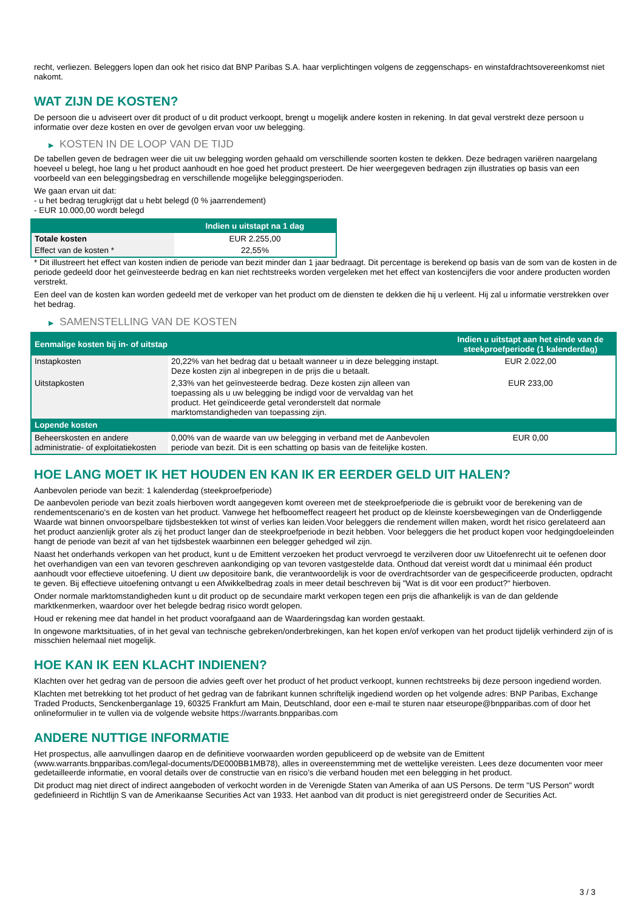recht, verliezen. Beleggers lopen dan ook het risico dat BNP Paribas S.A. haar verplichtingen volgens de zeggenschaps- en winstafdrachtsovereenkomst niet nakomt.
WAT ZIJN DE KOSTEN?
De persoon die u adviseert over dit product of u dit product verkoopt, brengt u mogelijk andere kosten in rekening. In dat geval verstrekt deze persoon u informatie over deze kosten en over de gevolgen ervan voor uw belegging.
▶ KOSTEN IN DE LOOP VAN DE TIJD
De tabellen geven de bedragen weer die uit uw belegging worden gehaald om verschillende soorten kosten te dekken. Deze bedragen variëren naargelang hoeveel u belegt, hoe lang u het product aanhoudt en hoe goed het product presteert. De hier weergegeven bedragen zijn illustraties op basis van een voorbeeld van een beleggingsbedrag en verschillende mogelijke beleggingsperioden.
We gaan ervan uit dat:
- u het bedrag terugkrijgt dat u hebt belegd (0 % jaarrendement)
- EUR 10.000,00 wordt belegd
| | Indien u uitstapt na 1 dag |
| --- | --- |
| Totale kosten | EUR 2.255,00 |
| Effect van de kosten * | 22,55% |
* Dit illustreert het effect van kosten indien de periode van bezit minder dan 1 jaar bedraagt. Dit percentage is berekend op basis van de som van de kosten in de periode gedeeld door het geïnvesteerde bedrag en kan niet rechtstreeks worden vergeleken met het effect van kostencijfers die voor andere producten worden verstrekt.
Een deel van de kosten kan worden gedeeld met de verkoper van het product om de diensten te dekken die hij u verleent. Hij zal u informatie verstrekken over het bedrag.
▶ SAMENSTELLING VAN DE KOSTEN
| Eenmalige kosten bij in- of uitstap | | Indien u uitstapt aan het einde van de steekproefperiode (1 kalenderdag) |
| --- | --- | --- |
| Instapkosten | 20,22% van het bedrag dat u betaalt wanneer u in deze belegging instapt. Deze kosten zijn al inbegrepen in de prijs die u betaalt. | EUR 2.022,00 |
| Uitstapkosten | 2,33% van het geïnvesteerde bedrag. Deze kosten zijn alleen van toepassing als u uw belegging be indigd voor de vervaldag van het product. Het geïndiceerde getal veronderstelt dat normale marktomstandigheden van toepassing zijn. | EUR 233,00 |
| Lopende kosten | | |
| Beheerskosten en andere administratie- of exploitatiekosten | 0,00% van de waarde van uw belegging in verband met de Aanbevolen periode van bezit. Dit is een schatting op basis van de feitelijke kosten. | EUR 0,00 |
HOE LANG MOET IK HET HOUDEN EN KAN IK ER EERDER GELD UIT HALEN?
Aanbevolen periode van bezit: 1 kalenderdag (steekproefperiode)
De aanbevolen periode van bezit zoals hierboven wordt aangegeven komt overeen met de steekproefperiode die is gebruikt voor de berekening van de rendementscenario's en de kosten van het product. Vanwege het hefboomeffect reageert het product op de kleinste koersbewegingen van de Onderliggende Waarde wat binnen onvoorspelbare tijdsbestekken tot winst of verlies kan leiden.Voor beleggers die rendement willen maken, wordt het risico gerelateerd aan het product aanzienlijk groter als zij het product langer dan de steekproefperiode in bezit hebben. Voor beleggers die het product kopen voor hedgingdoeleinden hangt de periode van bezit af van het tijdsbestek waarbinnen een belegger gehedged wil zijn.
Naast het onderhands verkopen van het product, kunt u de Emittent verzoeken het product vervroegd te verzilveren door uw Uitoefenrecht uit te oefenen door het overhandigen van een van tevoren geschreven aankondiging op van tevoren vastgestelde data. Onthoud dat vereist wordt dat u minimaal één product aanhoudt voor effectieve uitoefening. U dient uw depositoire bank, die verantwoordelijk is voor de overdrachtsorder van de gespecificeerde producten, opdracht te geven. Bij effectieve uitoefening ontvangt u een Afwikkelbedrag zoals in meer detail beschreven bij "Wat is dit voor een product?" hierboven.
Onder normale marktomstandigheden kunt u dit product op de secundaire markt verkopen tegen een prijs die afhankelijk is van de dan geldende marktkenmerken, waardoor over het belegde bedrag risico wordt gelopen.
Houd er rekening mee dat handel in het product voorafgaand aan de Waarderingsdag kan worden gestaakt.
In ongewone marktsituaties, of in het geval van technische gebreken/onderbrekingen, kan het kopen en/of verkopen van het product tijdelijk verhinderd zijn of is misschien helemaal niet mogelijk.
HOE KAN IK EEN KLACHT INDIENEN?
Klachten over het gedrag van de persoon die advies geeft over het product of het product verkoopt, kunnen rechtstreeks bij deze persoon ingediend worden.
Klachten met betrekking tot het product of het gedrag van de fabrikant kunnen schriftelijk ingediend worden op het volgende adres: BNP Paribas, Exchange Traded Products, Senckenberganlage 19, 60325 Frankfurt am Main, Deutschland, door een e-mail te sturen naar etseurope@bnpparibas.com of door het onlineformulier in te vullen via de volgende website https://warrants.bnpparibas.com
ANDERE NUTTIGE INFORMATIE
Het prospectus, alle aanvullingen daarop en de definitieve voorwaarden worden gepubliceerd op de website van de Emittent (www.warrants.bnpparibas.com/legal-documents/DE000BB1MB78), alles in overeenstemming met de wettelijke vereisten. Lees deze documenten voor meer gedetailleerde informatie, en vooral details over de constructie van en risico’s die verband houden met een belegging in het product.
Dit product mag niet direct of indirect aangeboden of verkocht worden in de Verenigde Staten van Amerika of aan US Persons. De term "US Person" wordt gedefinieerd in Richtlijn S van de Amerikaanse Securities Act van 1933. Het aanbod van dit product is niet geregistreerd onder de Securities Act.
3 / 3